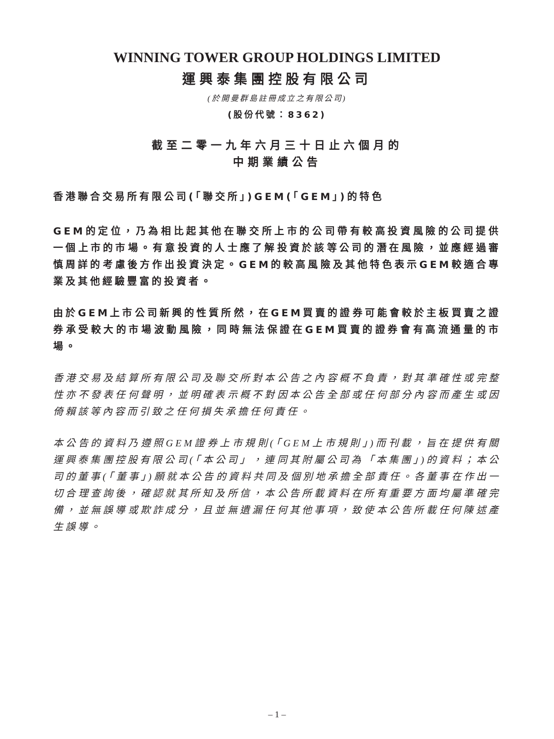WINNING TOWER GROUP HOLDINGS LIMITED
運興泰集團控股有限公司
(於開曼群島註冊成立之有限公司)
(股份代號：8362)
截至二零一九年六月三十日止六個月的
中期業績公告
香港聯合交易所有限公司(「聯交所」)GEM(「GEM」)的特色
GEM的定位，乃為相比起其他在聯交所上市的公司帶有較高投資風險的公司提供一個上市的市場。有意投資的人士應了解投資於該等公司的潛在風險，並應經過審慎周詳的考慮後方作出投資決定。GEM的較高風險及其他特色表示GEM較適合專業及其他經驗豐富的投資者。
由於GEM上市公司新興的性質所然，在GEM買賣的證券可能會較於主板買賣之證券承受較大的市場波動風險，同時無法保證在GEM買賣的證券會有高流通量的市場。
香港交易及結算所有限公司及聯交所對本公告之內容概不負責，對其準確性或完整性亦不發表任何聲明，並明確表示概不對因本公告全部或任何部分內容而產生或因倚賴該等內容而引致之任何損失承擔任何責任。
本公告的資料乃遵照GEM證券上市規則(「GEM上市規則」)而刊載，旨在提供有關運興泰集團控股有限公司(「本公司」，連同其附屬公司為「本集團」)的資料；本公司的董事(「董事」)願就本公告的資料共同及個別地承擔全部責任。各董事在作出一切合理查詢後，確認就其所知及所信，本公告所載資料在所有重要方面均屬準確完備，並無誤導或欺詐成分，且並無遺漏任何其他事項，致使本公告所載任何陳述產生誤導。
– 1 –